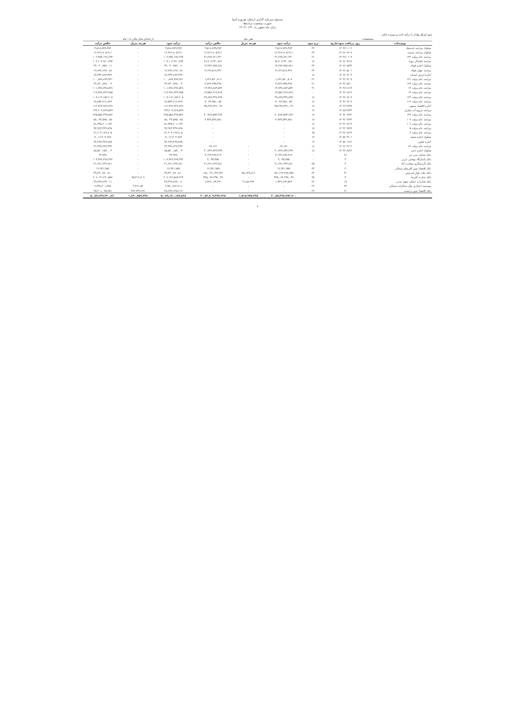صندوق سرمایه گذاری ارمغان فیروزه آسیا
صورت وضعیت درآمدها
برای ماه منتهی به ۱۴۰۲/۰۱/۳۰
سود اوراق بهادار با درآمد ثابت و سپرده بانکی
| مشخصات | | | طی ماه | | | از ابتدای سال مالی تا ۱ ماه | | |
| --- | --- | --- | --- | --- | --- | --- | --- | --- |
| توضیحات | روز دریافت سود/تاریخ | نرخ سود | درآمد سود | هزینه تنزیل | خالص درآمد | درآمد سود | هزینه تنزیل | خالص درآمد |
| صکوک مرابحه اندیشک | ۱۴۰۳/۱۰/۰۶ | ۲۳ | ۳,۵۱۸,۷۷۹,۳۸۴ | | ۳,۵۱۸,۷۷۹,۳۸۴ | ۳,۵۱۸,۷۷۹,۳۸۴ | - | ۳,۵۱۸,۷۷۹,۳۸۴ |
| صکوک مرابحه خمیده | ۱۴۰۶/۰۹/۰۷ | ۲۳ | ۱۶,۹۱۲,۸۰۵,۹۱۱ | | ۱۶,۹۱۲,۸۰۵,۹۱۱ | ۱۶,۹۱۲,۸۰۵,۹۱۱ | - | ۱۶,۹۱۲,۸۰۵,۹۱۱ |
| مرابحه عام دولت ۱۴۲ | ۱۴۰۳/۱۰/۰۹ | ۲۱ | ۳۱,۲۷۷,۶۲۱,۳۳۰ | | ۳۱,۲۷۷,۶۲۱,۳۳۰ | ۱۰۲,۳۵۷,۱۹۶,۶۹۳ | - | ۱۰۲,۳۵۷,۱۹۶,۶۹۳ |
| مرابحه بافندگی پوییا | ۱۴۰۶/۰۷/۱۸ | ۱۸ | ۲۸,۷۰۳,۳۴۰,۷۷۱ | | ۲۸,۷۰۳,۳۴۰,۷۷۱ | ۱۰۳,۱۰۴,۹۶۰,۷۹۳ | - | ۱۰۳,۱۰۴,۹۶۰,۷۹۳ |
| صکوک اجاره فولاد | ۱۴۰۶/۰۵/۲۴ | ۲۳ | ۱۳,۴۷۲,۲۵۷,۸۷۱ | | ۱۳,۴۷۲,۲۵۷,۸۷۱ | ۴۳,۰۴۰,۴۵۲,۰۱۱ | - | ۴۳,۰۴۰,۴۵۲,۰۱۱ |
| مرابحه جهان فولاد | ۱۴۰۶/۰۵/۰۱ | ۲۳ | ۳,۱۷۲,۵۱۸,۹۴۶ | | ۳,۱۷۲,۵۱۸,۹۴۶ | ۱۲,۸۹۶,۶۶۷,۰۸۸ | - | ۱۲,۸۹۶,۶۶۷,۰۸۸ |
| اجاره انرژی امیدان | ۱۴۰۷/۰۳/۰۳ | ۱۸ | - | | - | ۶۷,۳۴۴,۸۸۳,۴۴۷ | - | ۶۷,۳۴۴,۸۸۳,۴۴۷ |
| مرابحه عام دولت ۱۳۱ | ۱۴۰۳/۰۳/۰۷ | ۲۱ | ۱,۶۴۶,۵۲۰,۵۰۷ | | ۱,۶۴۶,۵۲۰,۵۰۷ | ۱۰۰,۸۸۷,۸۹۹,۹۴۱ | - | ۱۰۰,۸۸۷,۸۹۹,۹۴۱ |
| مرابحه عام دولت ۱۲۹ | ۱۴۰۳/۰۵/۱۰ | ۲۱ | ۴,۸۲۷,۷۳۵,۴۹۸ | | ۴,۸۲۷,۷۳۵,۴۹۸ | ۲۳,۸۳۰,۸۴۸,۰۰۳ | - | ۲۳,۸۳۰,۸۴۸,۰۰۳ |
| مرابحه عام دولت ۱۳ | ۱۴۰۳/۱۱/۱۹ | ۲۱ | ۱۴,۷۳۸,۸۸۴,۵۷۲ | | ۱۴,۷۳۸,۸۸۴,۵۷۲ | ۱۰۱,۷۷۸,۷۹۶,۵۲۸ | - | ۱۰۱,۷۷۸,۷۹۶,۵۲۸ |
| مرابحه عام دولت ۱۴ | ۱۴۰۳/۰۸/۱۶ | - | ۱۳,۵۵۶,۹۱۷,۷۶۸ | | ۱۳,۵۵۶,۹۱۷,۷۶۸ | ۱۱۷,۹۹۶,۷۲۳,۲۵۵ | - | ۱۱۷,۹۹۶,۷۲۳,۲۵۵ |
| مرابحه عام دولت ۱۲۲ | ۱۴۰۳/۰۸/۰۷ | ۱۸ | ۲۷,۸۸۹,۳۳۸,۸۹۷ | | ۲۷,۸۸۹,۳۳۸,۸۹۷ | ۱۰۹,۱۱۲,۱۵۶,۲۰۵ | - | ۱۰۹,۱۱۲,۱۵۶,۲۰۵ |
| مرابحه عام دولت ۱۱۲ | ۱۴۰۴/۰۹/۰۷ | ۱۸ | ۷,۰۳۷,۹۵۱,۰۵۷ | | ۷,۰۳۷,۹۵۱,۰۵۷ | ۶۸,۵۷۳,۲۱۶,۸۶۷ | - | ۶۸,۵۷۳,۲۱۶,۸۶۷ |
| اجاره اقتصاد مسهن | ۱۴۰۶/۱۲/۲۷ | ۱۸ | ۳۵,۶۷۷,۷۲۶,۰۲۸ | | ۳۵,۶۷۷,۷۲۶,۰۲۸ | ۱۱۲,۷۶۷,۹۲۸,۷۶۸ | - | ۱۱۲,۷۶۷,۹۲۸,۷۶۸ |
| مرابحه نیروی آب مکران | ۱۴۰۵/۱۲/۲۴ | ۱۸ | - | | - | ۱۳۳,۲۰۳,۸۶۷,۵۷۹ | - | ۱۳۳,۲۰۳,۸۶۷,۵۷۹ |
| مرابحه عام دولت ۱۲۷ | ۱۴۰۳/۰۶/۲۲ | ۱۸ | ۳۰,۷۸۷,۵۹۳,۶۷۷ | | ۳۰,۷۸۷,۵۹۳,۶۷۷ | ۲۲۵,۵۵۸,۳۹۹,۵۷۶ | - | ۲۲۵,۵۵۸,۳۹۹,۵۷۶ |
| مرابحه عام دولت ۱۰۷ | ۱۴۰۳/۰۷/۲۴ | ۱۸ | ۴,۹۷۳,۵۴۷,۸۵۱ | | ۴,۹۷۳,۵۴۷,۸۵۱ | ۵۸,۰۴۴,۵۷۵,۰۸۵ | - | ۵۸,۰۴۴,۵۷۵,۰۸۵ |
| مرابحه عام دولت ۱۰۶ | ۱۴۰۳/۰۷/۱۹ | ۱۸ | - | | - | ۵۱,۳۴۵,۶۰۱,۱۷۴ | - | ۵۱,۳۴۵,۶۰۱,۱۷۴ |
| مرابحه عام دولت ۵ | ۱۴۰۳/۰۹/۲۷ | ۱۷ | - | | - | ۹۳,۹۶۳,۴۳۷,۸۲۵ | - | ۹۳,۹۶۳,۴۳۷,۸۲۵ |
| مرابحه عام دولت ۳ | ۱۴۰۳/۰۸/۱۳ | ۱۵ | - | | - | ۷۱,۶۰۳,۱۶۷,۸۰۵ | - | ۷۱,۶۰۳,۱۶۷,۸۰۵ |
| صکوک اجاره صنعه | ۱۴۰۵/۰۳/۰۱ | ۱۹ | - | | - | ۷,۰۱۶,۴۰۴,۶۸۷ | - | ۷,۰۱۶,۴۰۴,۶۸۷ |
| اجاره تعاون | ۱۴۰۵/۰۱/۱۲ | ۱۹ | - | | - | ۹۲,۲۸۳,۴۹۹,۷۶۵ | - | ۹۲,۲۸۳,۴۹۹,۷۶۵ |
| مرابحه عام دولت ۸۶ | ۱۴۰۲/۰۴/۰۳ | ۱۶ | ۶۹,۱۷۱ | - | ۶۹,۱۷۱ | ۲۲,۳۳۹,۶۲۷,۳۹۴ | - | ۲۲,۳۳۹,۶۲۷,۳۹۴ |
| صکوک اجاره غدیر | ۱۴۰۳/۰۸/۲۶ | ۱۸ | ۳۰,۷۲۴,۸۳۳,۳۹۹ | - | ۳۰,۷۲۴,۸۳۳,۳۹۹ | ۸۵,۵۷۰,۱۵۴,۰۰۳ | - | ۸۵,۵۷۰,۱۵۴,۰۰۳ |
| بانک سامان سی تیر | ۲۶ | - | ۴,۱۳۳,۲۸۷,۷۱۳ | - | ۴,۱۳۳,۲۸۷,۷۱۳ | ۲۳,۹۳۸ | - | ۲۳,۹۳۸ |
| بانک پاسارگاد بهشتی غربی | ۳ | - | ۳,۰۳۵,۴۵۵ | - | ۳,۰۳۵,۴۵۵ | ۱۰۷,۹۲۸,۲۷۸,۴۷۲ | - | ۱۰۷,۹۲۸,۲۷۸,۴۷۲ |
| بانک گردشگری سعادت آباد | ۳ | ۲۵ | ۲۱,۶۷۱,۲۳۳,۸۸۱ | - | ۲۱,۶۷۱,۲۳۳,۸۸۱ | ۲۱,۶۷۱,۲۳۳,۸۸۱ | - | ۲۱,۶۷۱,۲۳۳,۸۸۱ |
| بانک اقتصاد نوین آفریقای شمالی | ۳ | ۲۳ | ۱۲,۹۴۱,۹۵۹ | - | ۱۲,۹۴۱,۹۵۹ | ۱۲,۹۴۱,۹۵۹ | - | ۱۲,۹۴۱,۹۵۹ |
| بانک ملت بلوار فردوس | ۳۱ | ۲۴ | ۱۵۱,۱۲۲,۲۸۷,۷۵۲ | ۷۵,۱۴۹,۸۱۶ | ۱۵۱,۰۴۶,۱۳۷,۹۳۶ | ۳۹,۳۹۰,۷۸۰,۸۱۰ | - | ۳۹,۳۹۰,۷۸۰,۸۱۰ |
| بانک تجارت آفریقا | ۴ | ۲۵ | ۴۴۵,۰۸۴,۲۹۷,۰۴۷ | - | ۴۴۵,۰۸۴,۲۹۷,۰۴۷ | ۲۰۶,۱۲۶,۵۸۷,۲۶۴ | ۹۵,۳۱۶,۷۰۸ | ۲۰۶,۰۳۱,۲۷۰,۵۵۶ |
| بانک صادرات خیابان شهید مدنی | ۱۸ | ۲۶ | ۱,۷۴۹,۶۶۳,۵۲۳ | ۲۱,۵۸,۲۹۲ | ۱,۷۲۸,۰۸۳,۲۳۱ | ۴۹,۳۶۹,۸۶۳,۰۱۱ | - | ۴۹,۳۶۹,۸۶۳,۰۱۱ |
| موسسه اعتباری ملل جمالزاده شمالی | ۲۴ | ۲۶ | - | - | - | ۲,۳۵۰,۶۸۲,۹۰۸ | ۲,۴۸۱,۵۲ | ۲,۳۴۸,۲۰۱,۳۸۸ |
| بانک اقتصاد نوین درشیب | ۲۱ | ۲۶ | - | - | - | ۲۵,۶۷۳,۸۲۵,۶۱۲ | ۳۷۲,۷۲۹,۹۶۱ | ۲۵,۳۰۱,۰۹۵,۶۵۱ |
| | | | ۳۰,۸۵,۳۳۵,۴۵۲,۷۰۰ | ۱,۵۱۵,۹۷۵,۳۳۵ | ۳۰,۸۳,۸۰۹,۴۷۷,۳۶۵ | ۵,۰۸۹,۱۷۰,۱۷۸,۵۶۸ | ۱,۸۹۰,۸۵۷,۷۴۸ | ۵,۰۸۷,۲۷۹,۳۲۰,۸۲۰ |
۶